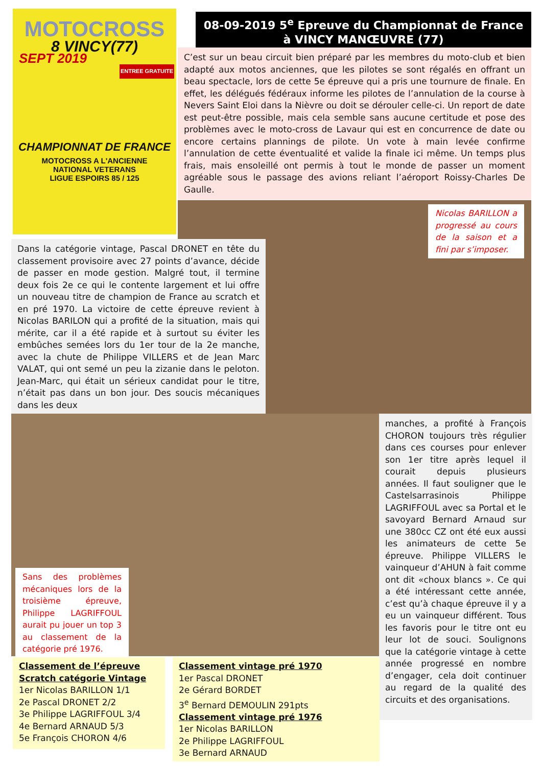MOTOCROSS
8 VINCY(77)
SEPT 2019
ENTREE GRATUITE
CHAMPIONNAT DE FRANCE
MOTOCROSS A L'ANCIENNE
NATIONAL VETERANS
LIGUE ESPOIRS 85 / 125
08-09-2019 5<sup>e</sup> Epreuve du Championnat de France
à VINCY MANŒUVRE (77)
C’est sur un beau circuit bien préparé par les membres du moto-club et bien adapté aux motos anciennes, que les pilotes se sont régalés en offrant un beau spectacle, lors de cette 5e épreuve qui a pris une tournure de finale. En effet, les délégués fédéraux informe les pilotes de l’annulation de la course à Nevers Saint Eloi dans la Nièvre ou doit se dérouler celle-ci. Un report de date est peut-être possible, mais cela semble sans aucune certitude et pose des problèmes avec le moto-cross de Lavaur qui est en concurrence de date ou encore certains plannings de pilote. Un vote à main levée confirme l’annulation de cette éventualité et valide la finale ici même. Un temps plus frais, mais ensoleillé ont permis à tout le monde de passer un moment agréable sous le passage des avions reliant l’aéroport Roissy-Charles De Gaulle.
Nicolas BARILLON a progressé au cours de la saison et a fini par s’imposer.
Dans la catégorie vintage, Pascal DRONET en tête du classement provisoire avec 27 points d’avance, décide de passer en mode gestion. Malgré tout, il termine deux fois 2e ce qui le contente largement et lui offre un nouveau titre de champion de France au scratch et en pré 1970. La victoire de cette épreuve revient à Nicolas BARILON qui a profité de la situation, mais qui mérite, car il a été rapide et à surtout su éviter les embûches semées lors du 1er tour de la 2e manche, avec la chute de Philippe VILLERS et de Jean Marc VALAT, qui ont semé un peu la zizanie dans le peloton. Jean-Marc, qui était un sérieux candidat pour le titre, n’était pas dans un bon jour. Des soucis mécaniques dans les deux
manches, a profité à François CHORON toujours très régulier dans ces courses pour enlever son 1er titre après lequel il courait depuis plusieurs années. Il faut souligner que le Castelsarrasinois Philippe LAGRIFFOUL avec sa Portal et le savoyard Bernard Arnaud sur une 380cc CZ ont été eux aussi les animateurs de cette 5e épreuve. Philippe VILLERS le vainqueur d’AHUN à fait comme ont dit «choux blancs ». Ce qui a été intéressant cette année, c’est qu’à chaque épreuve il y a eu un vainqueur différent. Tous les favoris pour le titre ont eu leur lot de souci. Soulignons que la catégorie vintage à cette année progressé en nombre d’engager, cela doit continuer au regard de la qualité des circuits et des organisations.
Sans des problèmes mécaniques lors de la troisième épreuve, Philippe LAGRIFFOUL aurait pu jouer un top 3 au classement de la catégorie pré 1976.
Classement de l’épreuve Scratch catégorie Vintage
1er Nicolas BARILLON 1/1
2e Pascal DRONET 2/2
3e Philippe LAGRIFFOUL 3/4
4e Bernard ARNAUD 5/3
5e François CHORON 4/6
Classement vintage pré 1970
1er Pascal DRONET
2e Gérard BORDET
3<sup>e</sup> Bernard DEMOULIN 291pts
Classement vintage pré 1976
1er Nicolas BARILLON
2e Philippe LAGRIFFOUL
3e Bernard ARNAUD